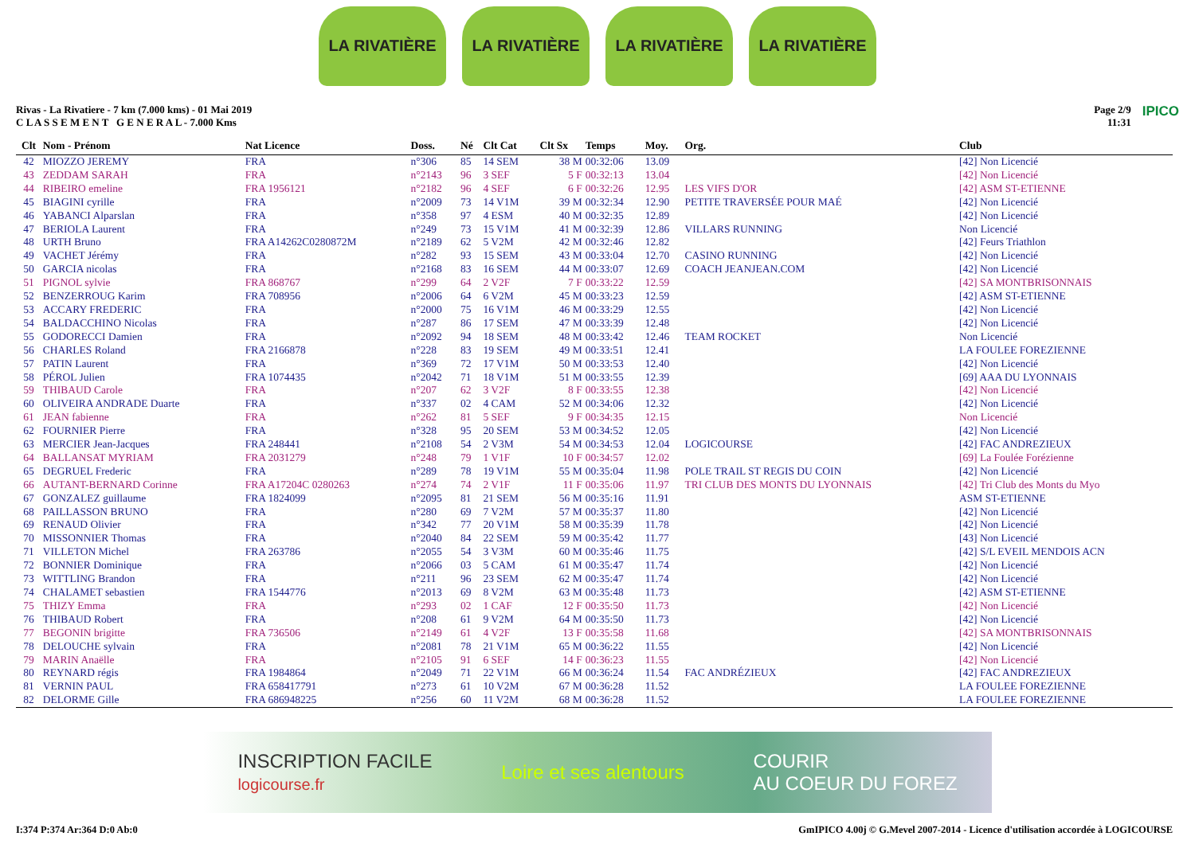LA RIVATIÈRE LA RIVATIÈRE LA RIVATIÈRE LA RIVATIÈRE
Rivas - La Rivatiere - 7 km (7.000 kms) - 01 Mai 2019
C L A S S E M E N T G E N E R A L - 7.000 Kms
Page 2/9
11:31
IPICO
| Clt | Nom - Prénom | Nat Licence | Doss. | Né | Clt Cat | Clt Sx | Temps | Moy. | Org. | Club |
| --- | --- | --- | --- | --- | --- | --- | --- | --- | --- | --- |
| 42 | MIOZZO JEREMY | FRA | n°306 | 85 | 14 SEM | 38 M | 00:32:06 | 13.09 | | [42] Non Licencié |
| 43 | ZEDDAM SARAH | FRA | n°2143 | 96 | 3 SEF | 5 F | 00:32:13 | 13.04 | | [42] Non Licencié |
| 44 | RIBEIRO emeline | FRA 1956121 | n°2182 | 96 | 4 SEF | 6 F | 00:32:26 | 12.95 | LES VIFS D'OR | [42] ASM ST-ETIENNE |
| 45 | BIAGINI cyrille | FRA | n°2009 | 73 | 14 V1M | 39 M | 00:32:34 | 12.90 | PETITE TRAVERSÉE POUR MAÉ | [42] Non Licencié |
| 46 | YABANCI Alparslan | FRA | n°358 | 97 | 4 ESM | 40 M | 00:32:35 | 12.89 | | [42] Non Licencié |
| 47 | BERIOLA Laurent | FRA | n°249 | 73 | 15 V1M | 41 M | 00:32:39 | 12.86 | VILLARS RUNNING | Non Licencié |
| 48 | URTH Bruno | FRA A14262C0280872M | n°2189 | 62 | 5 V2M | 42 M | 00:32:46 | 12.82 | | [42] Feurs Triathlon |
| 49 | VACHET Jérémy | FRA | n°282 | 93 | 15 SEM | 43 M | 00:33:04 | 12.70 | CASINO RUNNING | [42] Non Licencié |
| 50 | GARCIA nicolas | FRA | n°2168 | 83 | 16 SEM | 44 M | 00:33:07 | 12.69 | COACH JEANJEAN.COM | [42] Non Licencié |
| 51 | PIGNOL sylvie | FRA 868767 | n°299 | 64 | 2 V2F | 7 F | 00:33:22 | 12.59 | | [42] SA MONTBRISONNAIS |
| 52 | BENZERROUG Karim | FRA 708956 | n°2006 | 64 | 6 V2M | 45 M | 00:33:23 | 12.59 | | [42] ASM ST-ETIENNE |
| 53 | ACCARY FREDERIC | FRA | n°2000 | 75 | 16 V1M | 46 M | 00:33:29 | 12.55 | | [42] Non Licencié |
| 54 | BALDACCHINO Nicolas | FRA | n°287 | 86 | 17 SEM | 47 M | 00:33:39 | 12.48 | | [42] Non Licencié |
| 55 | GODORECCI Damien | FRA | n°2092 | 94 | 18 SEM | 48 M | 00:33:42 | 12.46 | TEAM ROCKET | Non Licencié |
| 56 | CHARLES Roland | FRA 2166878 | n°228 | 83 | 19 SEM | 49 M | 00:33:51 | 12.41 | | LA FOULEE FOREZIENNE |
| 57 | PATIN Laurent | FRA | n°369 | 72 | 17 V1M | 50 M | 00:33:53 | 12.40 | | [42] Non Licencié |
| 58 | PÉROL Julien | FRA 1074435 | n°2042 | 71 | 18 V1M | 51 M | 00:33:55 | 12.39 | | [69] AAA DU LYONNAIS |
| 59 | THIBAUD Carole | FRA | n°207 | 62 | 3 V2F | 8 F | 00:33:55 | 12.38 | | [42] Non Licencié |
| 60 | OLIVEIRA ANDRADE Duarte | FRA | n°337 | 02 | 4 CAM | 52 M | 00:34:06 | 12.32 | | [42] Non Licencié |
| 61 | JEAN fabienne | FRA | n°262 | 81 | 5 SEF | 9 F | 00:34:35 | 12.15 | | Non Licencié |
| 62 | FOURNIER Pierre | FRA | n°328 | 95 | 20 SEM | 53 M | 00:34:52 | 12.05 | | [42] Non Licencié |
| 63 | MERCIER Jean-Jacques | FRA 248441 | n°2108 | 54 | 2 V3M | 54 M | 00:34:53 | 12.04 | LOGICOURSE | [42] FAC ANDREZIEUX |
| 64 | BALLANSAT MYRIAM | FRA 2031279 | n°248 | 79 | 1 V1F | 10 F | 00:34:57 | 12.02 | | [69] La Foulée Forézienne |
| 65 | DEGRUEL Frederic | FRA | n°289 | 78 | 19 V1M | 55 M | 00:35:04 | 11.98 | POLE TRAIL ST REGIS DU COIN | [42] Non Licencié |
| 66 | AUTANT-BERNARD Corinne | FRA A17204C 0280263 | n°274 | 74 | 2 V1F | 11 F | 00:35:06 | 11.97 | TRI CLUB DES MONTS DU LYONNAIS | [42] Tri Club des Monts du Myo |
| 67 | GONZALEZ guillaume | FRA 1824099 | n°2095 | 81 | 21 SEM | 56 M | 00:35:16 | 11.91 | | ASM ST-ETIENNE |
| 68 | PAILLASSON BRUNO | FRA | n°280 | 69 | 7 V2M | 57 M | 00:35:37 | 11.80 | | [42] Non Licencié |
| 69 | RENAUD Olivier | FRA | n°342 | 77 | 20 V1M | 58 M | 00:35:39 | 11.78 | | [42] Non Licencié |
| 70 | MISSONNIER Thomas | FRA | n°2040 | 84 | 22 SEM | 59 M | 00:35:42 | 11.77 | | [43] Non Licencié |
| 71 | VILLETON Michel | FRA 263786 | n°2055 | 54 | 3 V3M | 60 M | 00:35:46 | 11.75 | | [42] S/L EVEIL MENDOIS ACN |
| 72 | BONNIER Dominique | FRA | n°2066 | 03 | 5 CAM | 61 M | 00:35:47 | 11.74 | | [42] Non Licencié |
| 73 | WITTLING Brandon | FRA | n°211 | 96 | 23 SEM | 62 M | 00:35:47 | 11.74 | | [42] Non Licencié |
| 74 | CHALAMET sebastien | FRA 1544776 | n°2013 | 69 | 8 V2M | 63 M | 00:35:48 | 11.73 | | [42] ASM ST-ETIENNE |
| 75 | THIZY Emma | FRA | n°293 | 02 | 1 CAF | 12 F | 00:35:50 | 11.73 | | [42] Non Licencié |
| 76 | THIBAUD Robert | FRA | n°208 | 61 | 9 V2M | 64 M | 00:35:50 | 11.73 | | [42] Non Licencié |
| 77 | BEGONIN brigitte | FRA 736506 | n°2149 | 61 | 4 V2F | 13 F | 00:35:58 | 11.68 | | [42] SA MONTBRISONNAIS |
| 78 | DELOUCHE sylvain | FRA | n°2081 | 78 | 21 V1M | 65 M | 00:36:22 | 11.55 | | [42] Non Licencié |
| 79 | MARIN Anaëlle | FRA | n°2105 | 91 | 6 SEF | 14 F | 00:36:23 | 11.55 | | [42] Non Licencié |
| 80 | REYNARD régis | FRA 1984864 | n°2049 | 71 | 22 V1M | 66 M | 00:36:24 | 11.54 | FAC ANDRÉZIEUX | [42] FAC ANDREZIEUX |
| 81 | VERNIN PAUL | FRA 658417791 | n°273 | 61 | 10 V2M | 67 M | 00:36:28 | 11.52 | | LA FOULEE FOREZIENNE |
| 82 | DELORME Gille | FRA 686948225 | n°256 | 60 | 11 V2M | 68 M | 00:36:28 | 11.52 | | LA FOULEE FOREZIENNE |
INSCRIPTION FACILE
logicourse.fr Loire et ses alentours COURIR
AU COEUR DU FOREZ
I:374 P:374 Ar:364 D:0 Ab:0 GmIPICO 4.00j © G.Mevel 2007-2014 - Licence d'utilisation accordée à LOGICOURSE